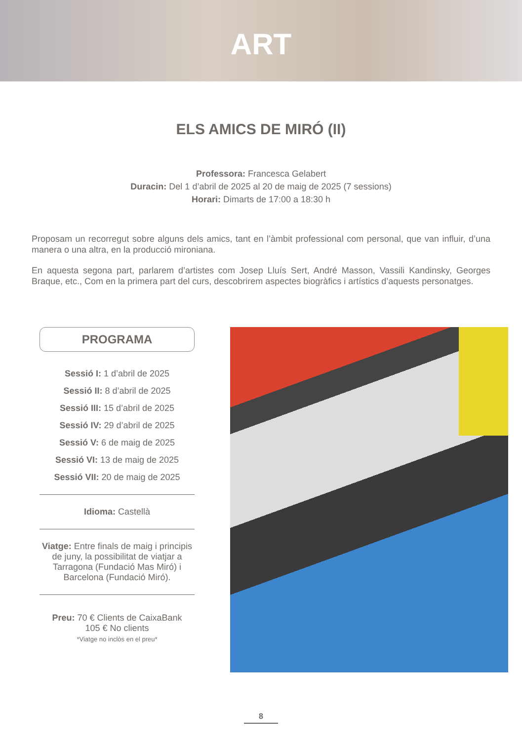ART
ELS AMICS DE MIRÓ (II)
Professora: Francesca Gelabert
Duracin: Del 1 d’abril de 2025 al 20 de maig de 2025 (7 sessions)
Horari: Dimarts de 17:00 a 18:30 h
Proposam un recorregut sobre alguns dels amics, tant en l’àmbit professional com personal, que van influir, d’una manera o una altra, en la producció mironiana.
En aquesta segona part, parlarem d’artistes com Josep Lluís Sert, André Masson, Vassili Kandinsky, Georges Braque, etc., Com en la primera part del curs, descobrirem aspectes biogràfics i artístics d’aquests personatges.
PROGRAMA
Sessió I: 1 d’abril de 2025
Sessió II: 8 d’abril de 2025
Sessió III: 15 d’abril de 2025
Sessió IV: 29 d’abril de 2025
Sessió V: 6 de maig de 2025
Sessió VI: 13 de maig de 2025
Sessió VII: 20 de maig de 2025
Idioma: Castellà
Viatge: Entre finals de maig i principis de juny, la possibilitat de viatjar a Tarragona (Fundació Mas Miró) i Barcelona (Fundació Miró).
Preu: 70 € Clients de CaixaBank
105 € No clients
*Viatge no inclòs en el preu*
8